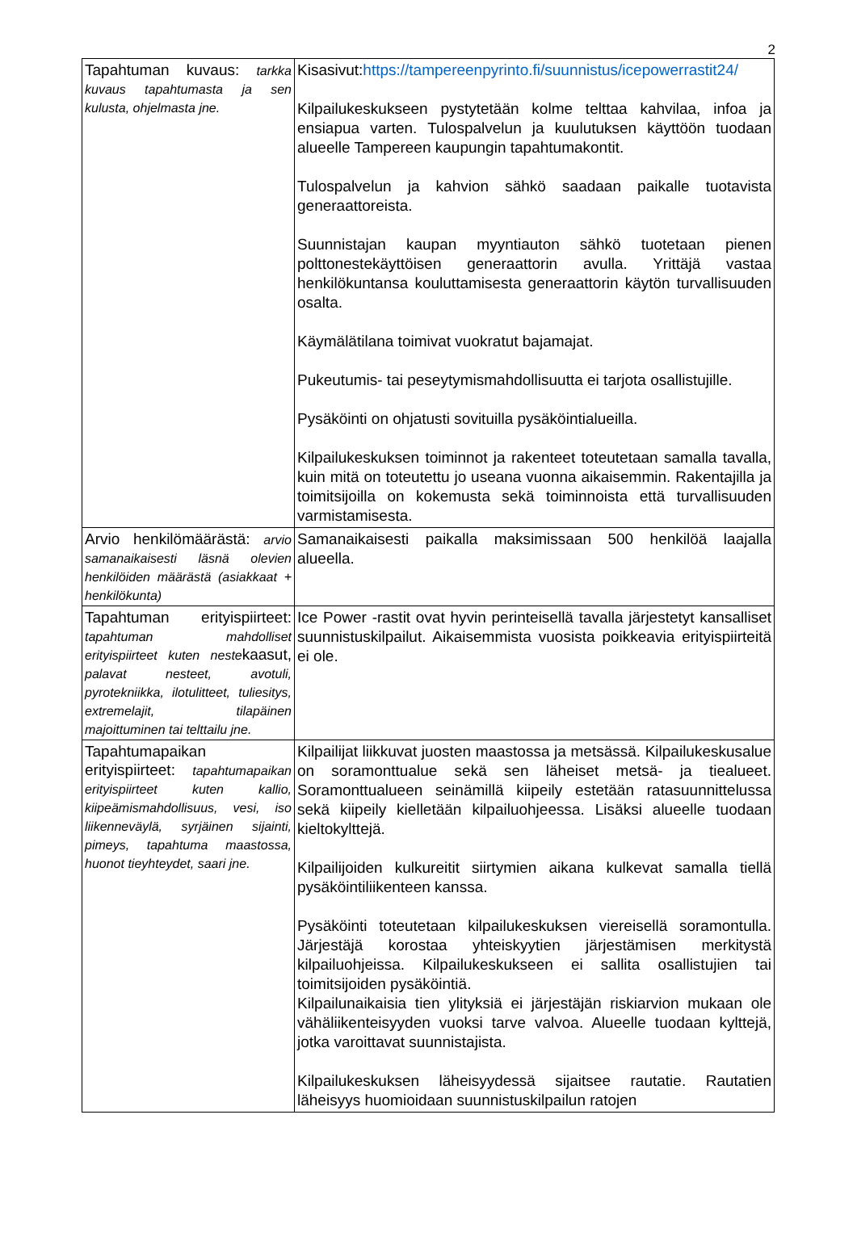2
| Tapahtuman kuvaus: tarkka kuvaus tapahtumasta ja sen kulusta, ohjelmasta jne. | Kisasivut: https://tampereenpyrinto.fi/suunnistus/icepowerrastit24/ Kilpailukeskukseen pystytetään kolme telttaa kahvilaa, infoa ja ensiapua varten. Tulospalvelun ja kuulutuksen käyttöön tuodaan alueelle Tampereen kaupungin tapahtumakontit. Tulospalvelun ja kahvion sähkö saadaan paikalle tuotavista generaattoreista. Suunnistajan kaupan myyntiauton sähkö tuotetaan pienen polttonestekäyttöisen generaattorin avulla. Yrittäjä vastaa henkilökuntansa kouluttamisesta generaattorin käytön turvallisuuden osalta. Käymälätilana toimivat vuokratut bajamajat. Pukeutumis- tai peseytymismahdollisuutta ei tarjota osallistujille. Pysäköinti on ohjatusti sovituilla pysäköintialueilla. Kilpailukeskuksen toiminnot ja rakenteet toteutetaan samalla tavalla, kuin mitä on toteutettu jo useana vuonna aikaisemmin. Rakentajilla ja toimitsijoilla on kokemusta sekä toiminnoista että turvallisuuden varmistamisesta. |
| Arvio henkilömäärästä: arvio samanaikaisesti läsnä olevien henkilöiden määrästä (asiakkaat + henkilökunta) | Samanaikaisesti paikalla maksimissaan 500 henkilöä laajalla alueella. |
| Tapahtuman erityispiirteet: tapahtuman mahdolliset erityispiirteet kuten neste kaasut, palavat nesteet, avotuli, pyrotekniikka, ilotulitteet, tuliesitys, extremelajit, tilapäinen majoittuminen tai telttailu jne. | Ice Power -rastit ovat hyvin perinteisellä tavalla järjestetyt kansalliset suunnistuskilpailut. Aikaisemmista vuosista poikkeavia erityispiirteitä ei ole. |
| Tapahtumapaikan erityispiirteet: tapahtumapaikan erityispiirteet kuten kallio, kiipeämismahdollisuus, vesi, iso liikenneväylä, syrjäinen sijainti, pimeys, tapahtuma maastossa, huonot tieyhteydet, saari jne. | Kilpailijat liikkuvat juosten maastossa ja metsässä. Kilpailukeskusalue on soramonttualue sekä sen läheiset metsä- ja tiealueet. Soramonttualueen seinämillä kiipeily estetään ratasuunnittelussa sekä kiipeily kielletään kilpailuohjeessa. Lisäksi alueelle tuodaan kieltokylttejä. Kilpailijoiden kulkureitit siirtymien aikana kulkevat samalla tiellä pysäköintiliikenteen kanssa. Pysäköinti toteutetaan kilpailukeskuksen viereisellä soramontulla. Järjestäjä korostaa yhteiskyytien järjestämisen merkitystä kilpailuohjeissa. Kilpailukeskukseen ei sallita osallistujien tai toimitsijoiden pysäköintiä. Kilpailunaikaisia tien ylityksiä ei järjestäjän riskiarvion mukaan ole vähäliikenteisyyden vuoksi tarve valvoa. Alueelle tuodaan kylttejä, jotka varoittavat suunnistajista. Kilpailukeskuksen läheisyydessä sijaitsee rautatie. Rautatien läheisyys huomioidaan suunnistuskilpailun ratojen |